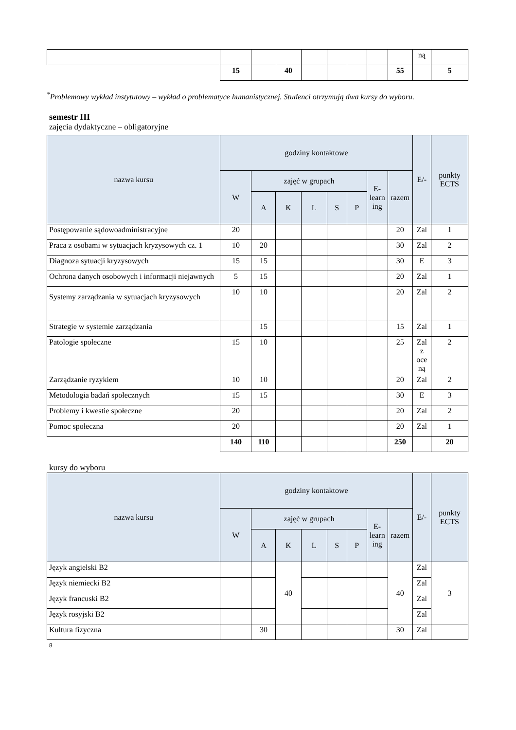| | | | | | | | | | ną | |
| | 15 | | 40 | | | | | 55 | | 5 |
<sup>*</sup> Problemowy wykład instytutowy – wykład o problematyce humanistycznej. Studenci otrzymują dwa kursy do wyboru.
semestr III
zajęcia dydaktyczne – obligatoryjne
| nazwa kursu | godziny kontaktowe | | | | | | | | E/- | punkty ECTS |
| --- | --- | --- | --- | --- | --- | --- | --- | --- | --- | --- |
| | W | zajęć w grupach | | | | | E- learn ing | razem | | |
| | | A | K | L | S | P | | | | |
| Postępowanie sądowoadministracyjne | 20 | | | | | | | 20 | Zal | 1 |
| Praca z osobami w sytuacjach kryzysowych cz. 1 | 10 | 20 | | | | | | 30 | Zal | 2 |
| Diagnoza sytuacji kryzysowych | 15 | 15 | | | | | | 30 | E | 3 |
| Ochrona danych osobowych i informacji niejawnych | 5 | 15 | | | | | | 20 | Zal | 1 |
| Systemy zarządzania w sytuacjach kryzysowych | 10 | 10 | | | | | | 20 | Zal | 2 |
| Strategie w systemie zarządzania | | 15 | | | | | | 15 | Zal | 1 |
| Patologie społeczne | 15 | 10 | | | | | | 25 | Zal z oce ną | 2 |
| Zarządzanie ryzykiem | 10 | 10 | | | | | | 20 | Zal | 2 |
| Metodologia badań społecznych | 15 | 15 | | | | | | 30 | E | 3 |
| Problemy i kwestie społeczne | 20 | | | | | | | 20 | Zal | 2 |
| Pomoc społeczna | 20 | | | | | | | 20 | Zal | 1 |
| | 140 | 110 | | | | | | 250 | | 20 |
kursy do wyboru
| nazwa kursu | godziny kontaktowe | | | | | | | | E/- | punkty ECTS |
| --- | --- | --- | --- | --- | --- | --- | --- | --- | --- | --- |
| | W | zajęć w grupach | | | | | E- learn ing | razem | | |
| | | A | K | L | S | P | | | | |
| Język angielski B2 | | | 40 | | | | | 40 | Zal | 3 |
| Język niemiecki B2 | | | | | | | | | Zal | |
| Język francuski B2 | | | | | | | | | Zal | |
| Język rosyjski B2 | | | | | | | | | Zal | |
| Kultura fizyczna | | 30 | | | | | | 30 | Zal | |
8